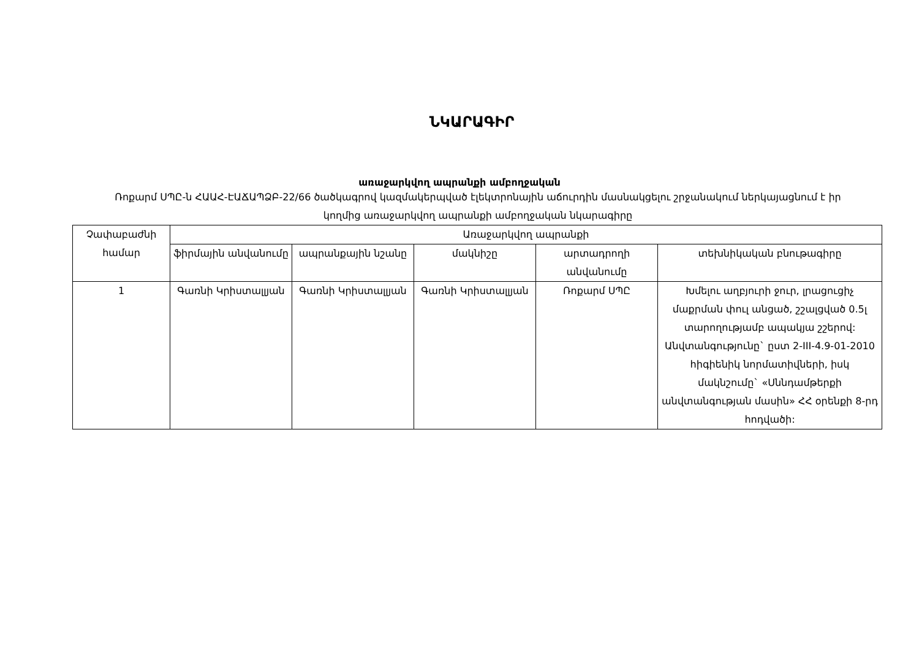ՆԿԱՐԱԳԻՐ
առաջարկվող ապրանքի ամբողջական
Ռոքարմ ՍՊԸ-ն ՀԱԱՀ-ԷԱՃԱՊՁԲ-22/66 ծածկագրով կազմակերպված էլեկտրոնային աճուրդին մասնակցելու շրջանակում ներկայացնում է իր կողմից առաջարկվող ապրանքի ամբողջական նկարագիրը
| Չափաբաժնի համար | Առաջարկվող ապրանքի | | | | |
| --- | --- | --- | --- | --- | --- |
| | ֆիրմային անվանումը | ապրանքային նշանը | մակնիշը | արտադրողի անվանումը | տեխնիկական բնութագիրը |
| 1 | Գառնի Կրիստալլյան | Գառնի Կրիստալլյան | Գառնի Կրիստալլյան | Ռոքարմ ՍՊԸ | Խմելու աղբյուրի ջուր, լրացուցիչ մաքրման փուլ անցած, շշալցված 0.5լ տարողությամբ ապակյա շշերով: Անվտանգությունը` ըստ 2-III-4.9-01-2010 հիգիենիկ նորմատիվների, իսկ մակնշումը` «Սննդամթերքի անվտանգության մասին» ՀՀ օրենքի 8-րդ հոդվածի: |